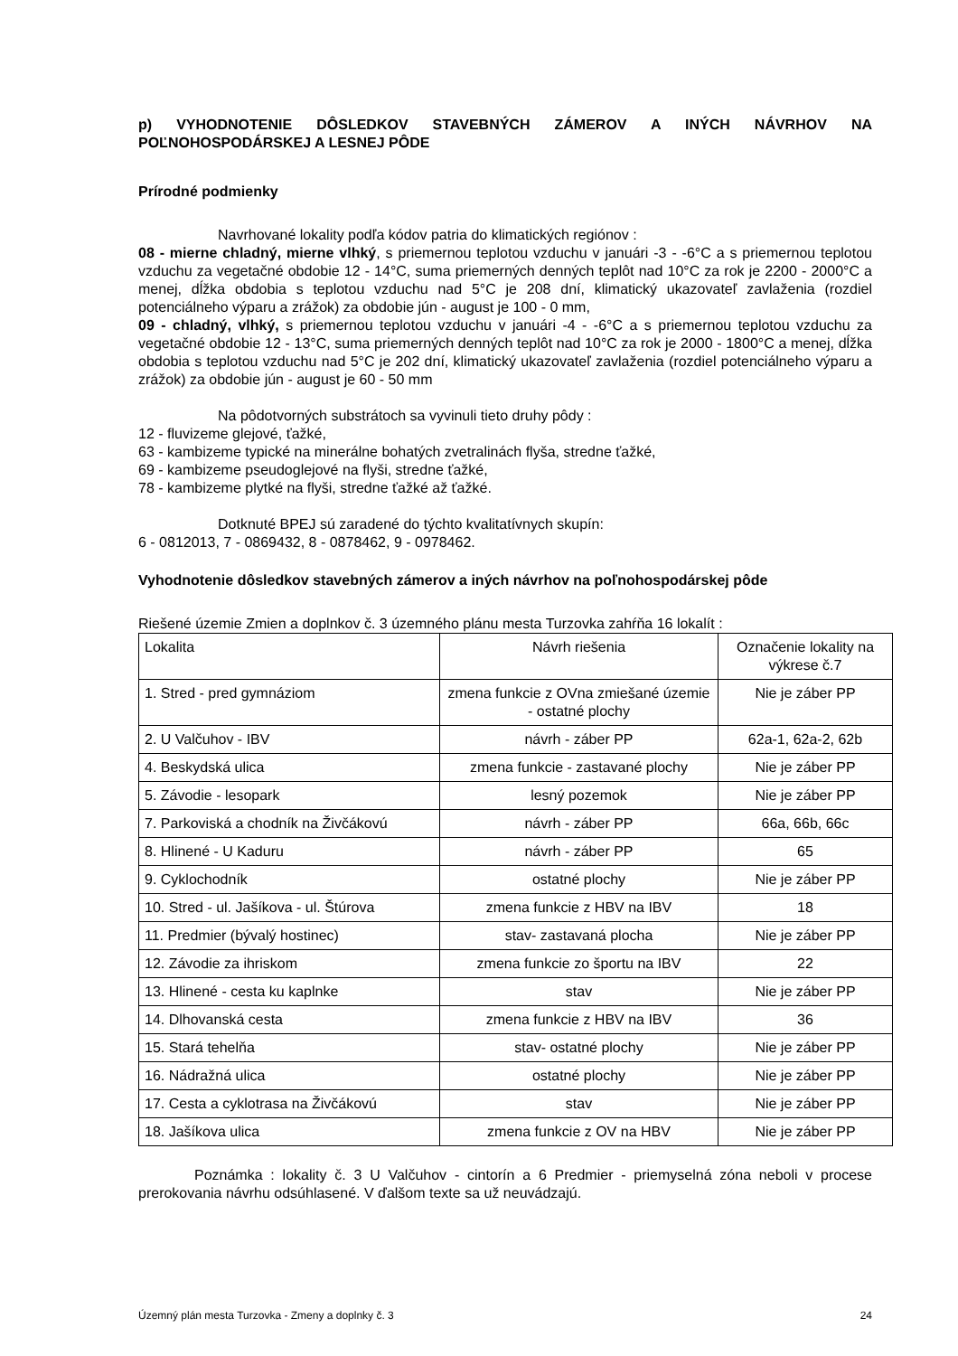p) VYHODNOTENIE DÔSLEDKOV STAVEBNÝCH ZÁMEROV A INÝCH NÁVRHOV NA POĽNOHOSPODÁRSKEJ A LESNEJ PÔDE
Prírodné podmienky
Navrhované lokality podľa kódov patria do klimatických regiónov :
08 - mierne chladný, mierne vlhký, s priemernou teplotou vzduchu v januári -3 - -6°C a s priemernou teplotou vzduchu za vegetačné obdobie 12 - 14°C, suma priemerných denných teplôt nad 10°C za rok je 2200 - 2000°C a menej, dĺžka obdobia s teplotou vzduchu nad 5°C je 208 dní, klimatický ukazovateľ zavlaženia (rozdiel potenciálneho výparu a zrážok) za obdobie jún - august je 100 - 0 mm,
09 - chladný, vlhký, s priemernou teplotou vzduchu v januári -4 - -6°C a s priemernou teplotou vzduchu za vegetačné obdobie 12 - 13°C, suma priemerných denných teplôt nad 10°C za rok je 2000 - 1800°C a menej, dĺžka obdobia s teplotou vzduchu nad 5°C je 202 dní, klimatický ukazovateľ zavlaženia (rozdiel potenciálneho výparu a zrážok) za obdobie jún - august je 60 - 50 mm
Na pôdotvorných substrátoch sa vyvinuli tieto druhy pôdy :
12 - fluvizeme glejové, ťažké,
63 - kambizeme typické na minerálne bohatých zvetralinách flyša, stredne ťažké,
69 - kambizeme pseudoglejové na flyši, stredne ťažké,
78 - kambizeme plytké na flyši, stredne ťažké až ťažké.
Dotknuté BPEJ sú zaradené do týchto kvalitatívnych skupín:
6 - 0812013, 7 - 0869432, 8 - 0878462, 9 - 0978462.
Vyhodnotenie dôsledkov stavebných zámerov a iných návrhov na poľnohospodárskej pôde
Riešené územie Zmien a doplnkov č. 3 územného plánu mesta Turzovka zahŕňa 16 lokalít :
| Lokalita | Návrh riešenia | Označenie lokality na výkrese č.7 |
| 1. Stred - pred gymnáziom | zmena funkcie z OVna zmiešané územie - ostatné plochy | Nie je záber PP |
| 2. U Valčuhov - IBV | návrh - záber PP | 62a-1, 62a-2, 62b |
| 4. Beskydská ulica | zmena funkcie - zastavané plochy | Nie je záber PP |
| 5. Závodie - lesopark | lesný pozemok | Nie je záber PP |
| 7. Parkoviská a chodník na Živčákovú | návrh - záber PP | 66a, 66b, 66c |
| 8. Hlinené - U Kaduru | návrh - záber PP | 65 |
| 9. Cyklochodník | ostatné plochy | Nie je záber PP |
| 10. Stred - ul. Jašíkova - ul. Štúrova | zmena funkcie z HBV na IBV | 18 |
| 11. Predmier (bývalý hostinec) | stav- zastavaná plocha | Nie je záber PP |
| 12. Závodie za ihriskom | zmena funkcie zo športu na IBV | 22 |
| 13. Hlinené - cesta ku kaplnke | stav | Nie je záber PP |
| 14. Dlhovanská cesta | zmena funkcie z HBV na IBV | 36 |
| 15. Stará tehelňa | stav- ostatné plochy | Nie je záber PP |
| 16. Nádražná ulica | ostatné plochy | Nie je záber PP |
| 17. Cesta a cyklotrasa na Živčákovú | stav | Nie je záber PP |
| 18. Jašíkova ulica | zmena funkcie z OV na HBV | Nie je záber PP |
Poznámka : lokality č. 3 U Valčuhov - cintorín a 6 Predmier - priemyselná zóna neboli v procese prerokovania návrhu odsúhlasené. V ďalšom texte sa už neuvádzajú.
Územný plán mesta Turzovka - Zmeny a doplnky č. 3 24